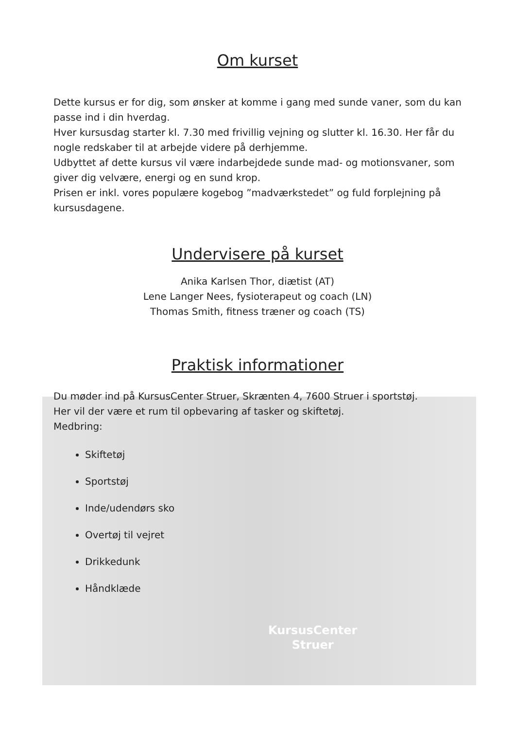KursusCenter
Struer
Om kurset
Dette kursus er for dig, som ønsker at komme i gang med sunde vaner, som du kan passe ind i din hverdag.
Hver kursusdag starter kl. 7.30 med frivillig vejning og slutter kl. 16.30. Her får du nogle redskaber til at arbejde videre på derhjemme.
Udbyttet af dette kursus vil være indarbejdede sunde mad- og motionsvaner, som giver dig velvære, energi og en sund krop.
Prisen er inkl. vores populære kogebog ”madværkstedet” og fuld forplejning på kursusdagene.
Undervisere på kurset
Anika Karlsen Thor, diætist (AT)
Lene Langer Nees, fysioterapeut og coach (LN)
Thomas Smith, fitness træner og coach (TS)
Praktisk informationer
Du møder ind på KursusCenter Struer, Skrænten 4, 7600 Struer i sportstøj.
Her vil der være et rum til opbevaring af tasker og skiftetøj.
Medbring:
Skiftetøj
Sportstøj
Inde/udendørs sko
Overtøj til vejret
Drikkedunk
Håndklæde